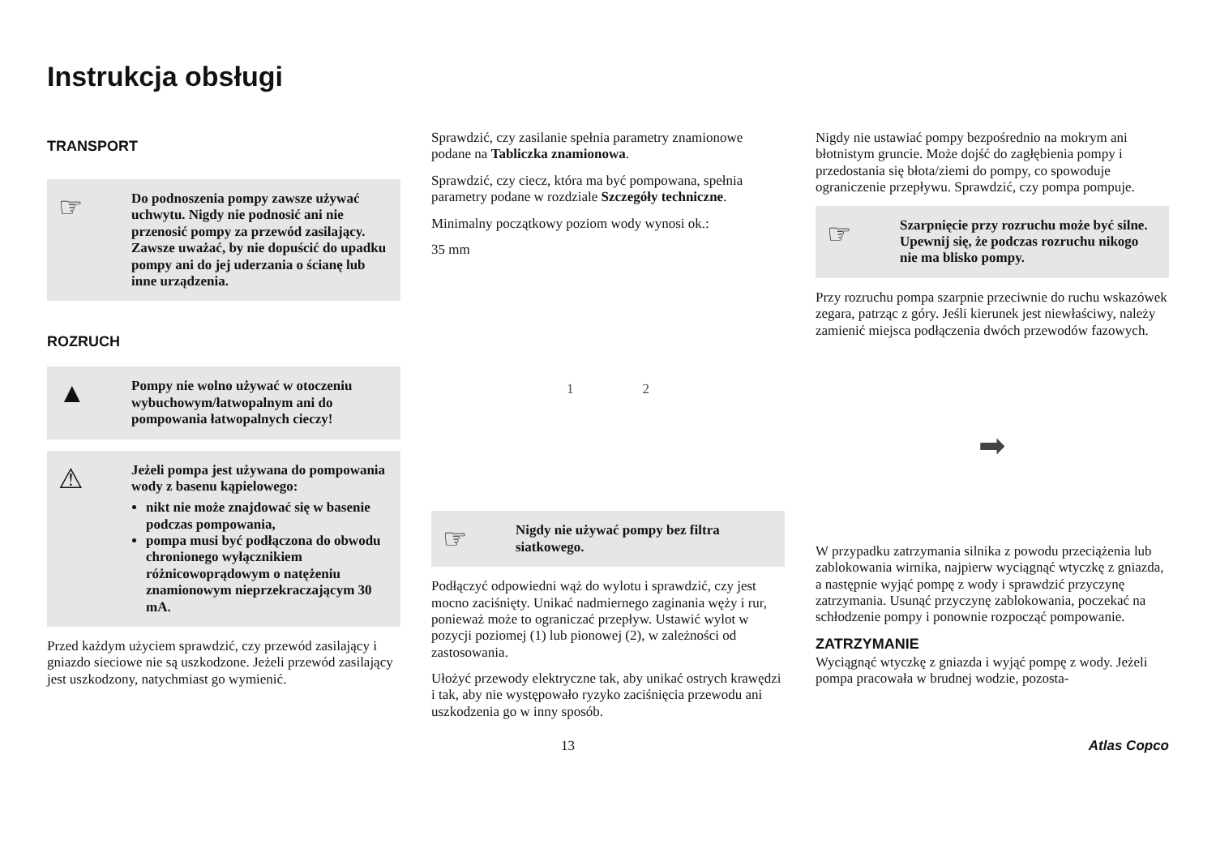Instrukcja obsługi
TRANSPORT
☞
Do podnoszenia pompy zawsze używać uchwytu. Nigdy nie podnosić ani nie przenosić pompy za przewód zasilający. Zawsze uważać, by nie dopuścić do upadku pompy ani do jej uderzania o ścianę lub inne urządzenia.
ROZRUCH
▲
Pompy nie wolno używać w otoczeniu wybuchowym/łatwopalnym ani do pompowania łatwopalnych cieczy!
⚠
Jeżeli pompa jest używana do pompowania wody z basenu kąpielowego:
nikt nie może znajdować się w basenie podczas pompowania,
pompa musi być podłączona do obwodu chronionego wyłącznikiem różnicowoprądowym o natężeniu znamionowym nieprzekraczającym 30 mA.
Przed każdym użyciem sprawdzić, czy przewód zasilający i gniazdo sieciowe nie są uszkodzone. Jeżeli przewód zasilający jest uszkodzony, natychmiast go wymienić.
Sprawdzić, czy zasilanie spełnia parametry znamionowe podane na Tabliczka znamionowa.
Sprawdzić, czy ciecz, która ma być pompowana, spełnia parametry podane w rozdziale Szczegóły techniczne.
Minimalny początkowy poziom wody wynosi ok.:
35 mm
1 2
☞
Nigdy nie używać pompy bez filtra siatkowego.
Podłączyć odpowiedni wąż do wylotu i sprawdzić, czy jest mocno zaciśnięty. Unikać nadmiernego zaginania węży i rur, ponieważ może to ograniczać przepływ. Ustawić wylot w pozycji poziomej (1) lub pionowej (2), w zależności od zastosowania.
Ułożyć przewody elektryczne tak, aby unikać ostrych krawędzi i tak, aby nie występowało ryzyko zaciśnięcia przewodu ani uszkodzenia go w inny sposób.
Nigdy nie ustawiać pompy bezpośrednio na mokrym ani błotnistym gruncie. Może dojść do zagłębienia pompy i przedostania się błota/ziemi do pompy, co spowoduje ograniczenie przepływu. Sprawdzić, czy pompa pompuje.
☞
Szarpnięcie przy rozruchu może być silne. Upewnij się, że podczas rozruchu nikogo nie ma blisko pompy.
Przy rozruchu pompa szarpnie przeciwnie do ruchu wskazówek zegara, patrząc z góry. Jeśli kierunek jest niewłaściwy, należy zamienić miejsca podłączenia dwóch przewodów fazowych.
➡
W przypadku zatrzymania silnika z powodu przeciążenia lub zablokowania wirnika, najpierw wyciągnąć wtyczkę z gniazda, a następnie wyjąć pompę z wody i sprawdzić przyczynę zatrzymania. Usunąć przyczynę zablokowania, poczekać na schłodzenie pompy i ponownie rozpocząć pompowanie.
ZATRZYMANIE
Wyciągnąć wtyczkę z gniazda i wyjąć pompę z wody. Jeżeli pompa pracowała w brudnej wodzie, pozosta-
13 Atlas Copco